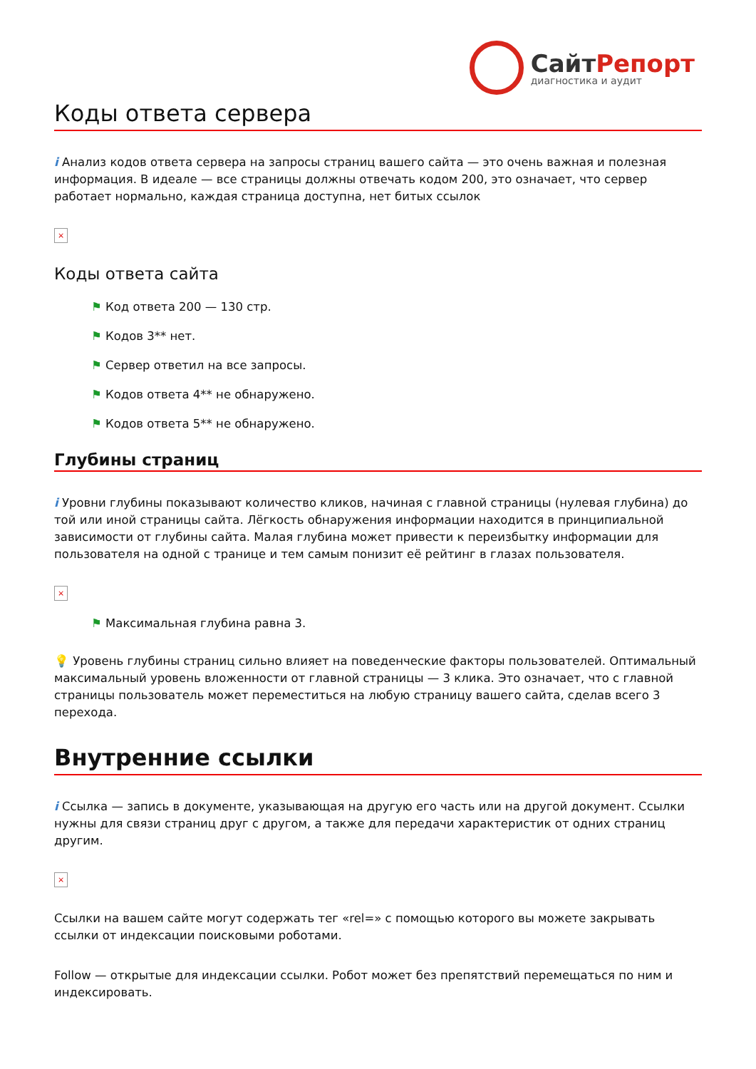СайтРепорт
диагностика и аудит
Коды ответа сервера
i Анализ кодов ответа сервера на запросы страниц вашего сайта — это очень важная и полезная информация. В идеале — все страницы должны отвечать кодом 200, это означает, что сервер работает нормально, каждая страница доступна, нет битых ссылок
×
Коды ответа сайта
⚑ Код ответа 200 — 130 стр.
⚑ Кодов 3** нет.
⚑ Сервер ответил на все запросы.
⚑ Кодов ответа 4** не обнаружено.
⚑ Кодов ответа 5** не обнаружено.
Глубины страниц
i Уровни глубины показывают количество кликов, начиная с главной страницы (нулевая глубина) до той или иной страницы сайта. Лёгкость обнаружения информации находится в принципиальной зависимости от глубины сайта. Малая глубина может привести к переизбытку информации для пользователя на одной с транице и тем самым понизит её рейтинг в глазах пользователя.
×
⚑ Максимальная глубина равна 3.
💡 Уровень глубины страниц сильно влияет на поведенческие факторы пользователей. Оптимальный максимальный уровень вложенности от главной страницы — 3 клика. Это означает, что с главной страницы пользователь может переместиться на любую страницу вашего сайта, сделав всего 3 перехода.
Внутренние ссылки
i Ссылка — запись в документе, указывающая на другую его часть или на другой документ. Ссылки нужны для связи страниц друг с другом, а также для передачи характеристик от одних страниц другим.
×
Ссылки на вашем сайте могут содержать тег «rel=» с помощью которого вы можете закрывать ссылки от индексации поисковыми роботами.
Follow — открытые для индексации ссылки. Робот может без препятствий перемещаться по ним и индексировать.